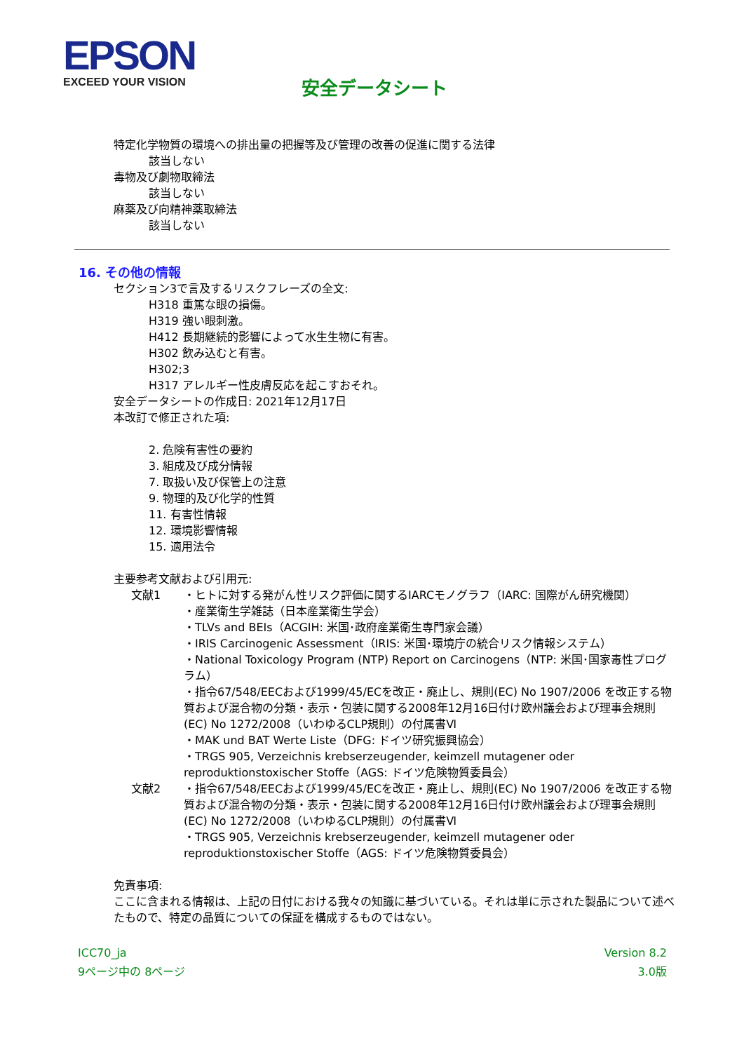EPSON
EXCEED YOUR VISION
安全データシート
特定化学物質の環境への排出量の把握等及び管理の改善の促進に関する法律
該当しない
毒物及び劇物取締法
該当しない
麻薬及び向精神薬取締法
該当しない
16. その他の情報
セクション3で言及するリスクフレーズの全文:
H318 重篤な眼の損傷。
H319 強い眼刺激。
H412 長期継続的影響によって水生生物に有害。
H302 飲み込むと有害。
H302;3
H317 アレルギー性皮膚反応を起こすおそれ。
安全データシートの作成日: 2021年12月17日
本改訂で修正された項:
2. 危険有害性の要約
3. 組成及び成分情報
7. 取扱い及び保管上の注意
9. 物理的及び化学的性質
11. 有害性情報
12. 環境影響情報
15. 適用法令
主要参考文献および引用元:
文献1 ・ヒトに対する発がん性リスク評価に関するIARCモノグラフ（IARC: 国際がん研究機関）
・産業衛生学雑誌（日本産業衛生学会）
・TLVs and BEIs（ACGIH: 米国･政府産業衛生専門家会議）
・IRIS Carcinogenic Assessment（IRIS: 米国･環境庁の統合リスク情報システム）
・National Toxicology Program (NTP) Report on Carcinogens（NTP: 米国･国家毒性プログラム）
・指令67/548/EECおよび1999/45/ECを改正・廃止し、規則(EC) No 1907/2006 を改正する物質および混合物の分類・表示・包装に関する2008年12月16日付け欧州議会および理事会規則(EC) No 1272/2008（いわゆるCLP規則）の付属書Ⅵ
・MAK und BAT Werte Liste（DFG: ドイツ研究振興協会）
・TRGS 905, Verzeichnis krebserzeugender, keimzell mutagener oder reproduktionstoxischer Stoffe（AGS: ドイツ危険物質委員会）
文献2 ・指令67/548/EECおよび1999/45/ECを改正・廃止し、規則(EC) No 1907/2006 を改正する物質および混合物の分類・表示・包装に関する2008年12月16日付け欧州議会および理事会規則(EC) No 1272/2008（いわゆるCLP規則）の付属書Ⅵ
・TRGS 905, Verzeichnis krebserzeugender, keimzell mutagener oder reproduktionstoxischer Stoffe（AGS: ドイツ危険物質委員会）
免責事項:
ここに含まれる情報は、上記の日付における我々の知識に基づいている。それは単に示された製品について述べたもので、特定の品質についての保証を構成するものではない。
ICC70_ja
9ページ中の 8ページ
Version 8.2
3.0版